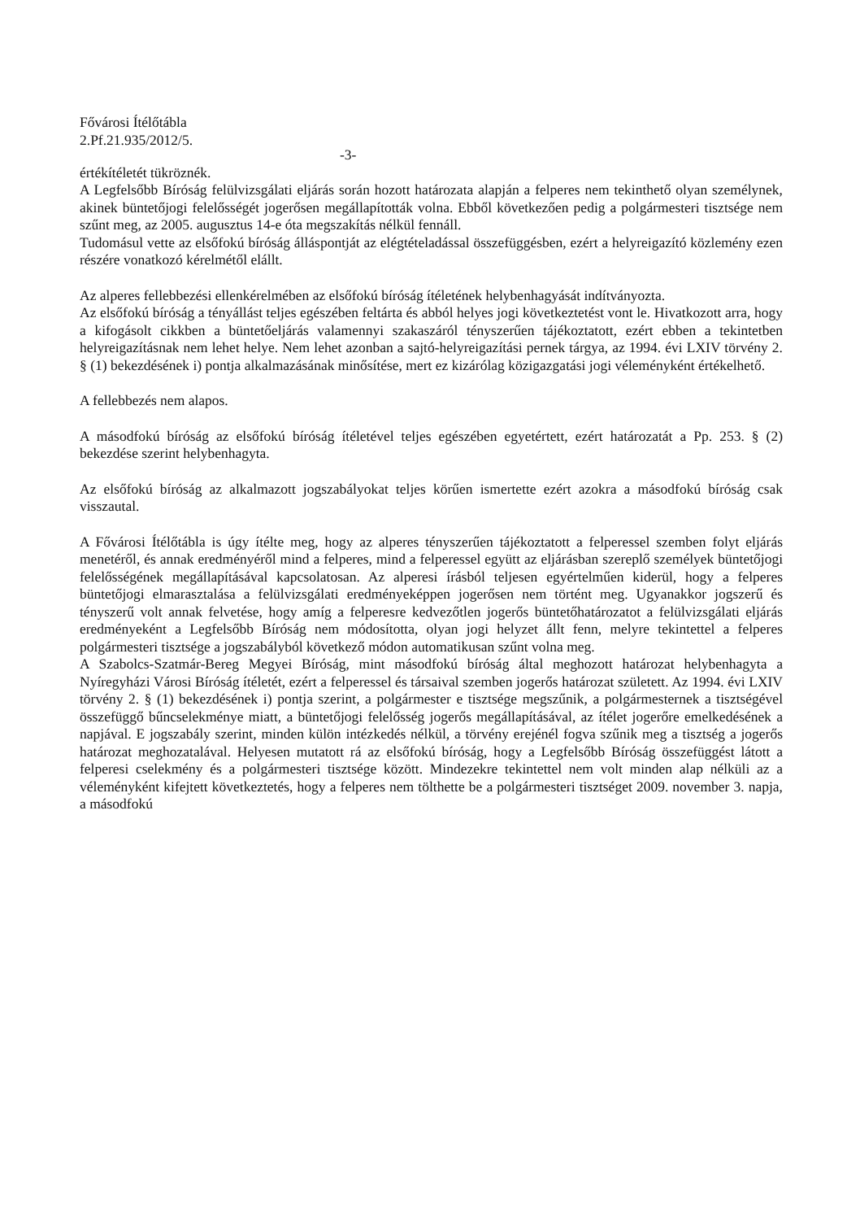Fővárosi Ítélőtábla
2.Pf.21.935/2012/5.
-3-
értékítéletét tükröznék.
A Legfelsőbb Bíróság felülvizsgálati eljárás során hozott határozata alapján a felperes nem tekinthető olyan személynek, akinek büntetőjogi felelősségét jogerősen megállapították volna. Ebből következően pedig a polgármesteri tisztsége nem szűnt meg, az 2005. augusztus 14-e óta megszakítás nélkül fennáll.
Tudomásul vette az elsőfokú bíróság álláspontját az elégtételadással összefüggésben, ezért a helyreigazító közlemény ezen részére vonatkozó kérelmétől elállt.
Az alperes fellebbezési ellenkérelmében az elsőfokú bíróság ítéletének helybenhagyását indítványozta.
Az elsőfokú bíróság a tényállást teljes egészében feltárta és abból helyes jogi következtetést vont le. Hivatkozott arra, hogy a kifogásolt cikkben a büntetőeljárás valamennyi szakaszáról tényszerűen tájékoztatott, ezért ebben a tekintetben helyreigazításnak nem lehet helye. Nem lehet azonban a sajtó-helyreigazítási pernek tárgya, az 1994. évi LXIV törvény 2. § (1) bekezdésének i) pontja alkalmazásának minősítése, mert ez kizárólag közigazgatási jogi véleményként értékelhető.
A fellebbezés nem alapos.
A másodfokú bíróság az elsőfokú bíróság ítéletével teljes egészében egyetértett, ezért határozatát a Pp. 253. § (2) bekezdése szerint helybenhagyta.
Az elsőfokú bíróság az alkalmazott jogszabályokat teljes körűen ismertette ezért azokra a másodfokú bíróság csak visszautal.
A Fővárosi Ítélőtábla is úgy ítélte meg, hogy az alperes tényszerűen tájékoztatott a felperessel szemben folyt eljárás menetéről, és annak eredményéről mind a felperes, mind a felperessel együtt az eljárásban szereplő személyek büntetőjogi felelősségének megállapításával kapcsolatosan. Az alperesi írásból teljesen egyértelműen kiderül, hogy a felperes büntetőjogi elmarasztalása a felülvizsgálati eredményeképpen jogerősen nem történt meg. Ugyanakkor jogszerű és tényszerű volt annak felvetése, hogy amíg a felperesre kedvezőtlen jogerős büntetőhatározatot a felülvizsgálati eljárás eredményeként a Legfelsőbb Bíróság nem módosította, olyan jogi helyzet állt fenn, melyre tekintettel a felperes polgármesteri tisztsége a jogszabályból következő módon automatikusan szűnt volna meg.
A Szabolcs-Szatmár-Bereg Megyei Bíróság, mint másodfokú bíróság által meghozott határozat helybenhagyta a Nyíregyházi Városi Bíróság ítéletét, ezért a felperessel és társaival szemben jogerős határozat született. Az 1994. évi LXIV törvény 2. § (1) bekezdésének i) pontja szerint, a polgármester e tisztsége megszűnik, a polgármesternek a tisztségével összefüggő bűncselekménye miatt, a büntetőjogi felelősség jogerős megállapításával, az ítélet jogerőre emelkedésének a napjával. E jogszabály szerint, minden külön intézkedés nélkül, a törvény erejénél fogva szűnik meg a tisztség a jogerős határozat meghozatalával. Helyesen mutatott rá az elsőfokú bíróság, hogy a Legfelsőbb Bíróság összefüggést látott a felperesi cselekmény és a polgármesteri tisztsége között. Mindezekre tekintettel nem volt minden alap nélküli az a véleményként kifejtett következtetés, hogy a felperes nem tölthette be a polgármesteri tisztséget 2009. november 3. napja, a másodfokú